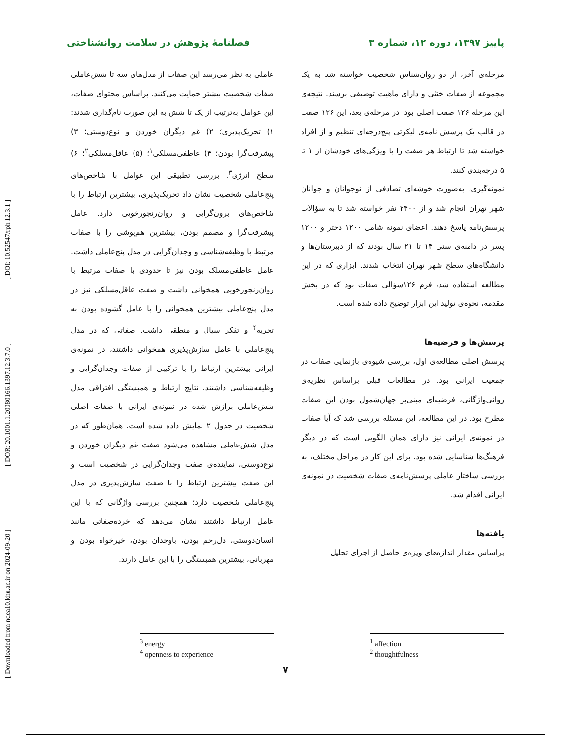پاییز ۱۳۹۷، دوره ۱۲، شماره ۳ فصلنامهٔ پژوهش در سلامت روانشناختی
مرحله‌ی آخر، از دو روان‌شناس شخصیت خواسته شد به یک مجموعه از صفات خنثی و دارای ماهیت توصیفی برسند. نتیجه‌ی این مرحله ۱۲۶ صفت اصلی بود. در مرحله‌ی بعد، این ۱۲۶ صفت در قالب یک پرسش نامه‌ی لیکرتی پنج‌درجه‌ای تنظیم و از افراد خواسته شد تا ارتباط هر صفت را با ویژگی‌های خودشان از ۱ تا ۵ درجه‌بندی کنند.
نمونه‌گیری، به‌صورت خوشه‌ای تصادفی از نوجوانان و جوانان شهر تهران انجام شد و از ۲۴۰۰ نفر خواسته شد تا به سؤالات پرسش‌نامه پاسخ دهند. اعضای نمونه شامل ۱۲۰۰ دختر و ۱۲۰۰ پسر در دامنه‌ی سنی ۱۴ تا ۲۱ سال بودند که از دبیرستان‌ها و دانشگاه‌های سطح شهر تهران انتخاب شدند. ابزاری که در این مطالعه استفاده شد، فرم ۱۲۶سؤالی صفات بود که در بخش مقدمه، نحوه‌ی تولید این ابزار توضیح داده شده است.
پرسش‌ها و فرضیه‌ها
پرسش اصلی مطالعه‌ی اول، بررسی شیوه‌ی بازنمایی صفات در جمعیت ایرانی بود. در مطالعات قبلی براساس نظریه‌ی روانی‌واژگانی، فرضیه‌ای مبنی‌بر جهان‌شمول بودن این صفات مطرح بود. در این مطالعه، این مسئله بررسی شد که آیا صفات در نمونه‌ی ایرانی نیز دارای همان الگویی است که در دیگر فرهنگ‌ها شناسایی شده بود. برای این کار در مراحل مختلف، به بررسی ساختار عاملی پرسش‌نامه‌ی صفات شخصیت در نمونه‌ی ایرانی اقدام شد.
یافته‌ها
براساس مقدار اندازه‌های ویژه‌ی حاصل از اجرای تحلیل
عاملی به نظر می‌رسد این صفات از مدل‌های سه تا شش‌عاملی صفات شخصیت بیشتر حمایت می‌کنند. براساس محتوای صفات، این عوامل به‌ترتیب از یک تا شش به این صورت نام‌گذاری شدند: ۱) تحریک‌پذیری؛ ۲) غم دیگران خوردن و نوع‌دوستی؛ ۳) پیشرفت‌گرا بودن؛ ۴) عاطفی‌مسلکی<sup>۱</sup>؛ (۵) عاقل‌مسلکی<sup>۲</sup>؛ ۶) سطح انرژی<sup>۳</sup>. بررسی تطبیقی این عوامل با شاخص‌های پنج‌عاملی شخصیت نشان داد تحریک‌پذیری، بیشترین ارتباط را با شاخص‌های برون‌گرایی و روان‌رنجورخویی دارد. عامل پیشرفت‌گرا و مصمم بودن، بیشترین هم‌پوشی را با صفات مرتبط با وظیفه‌شناسی و وجدان‌گرایی در مدل پنج‌عاملی داشت. عامل عاطفی‌مسلک بودن نیز تا حدودی با صفات مرتبط با روان‌رنجورخویی همخوانی داشت و صفت عاقل‌مسلکی نیز در مدل پنج‌عاملی بیشترین همخوانی را با عامل گشوده بودن به تجربه<sup>۴</sup> و تفکر سیال و منطقی داشت. صفاتی که در مدل پنج‌عاملی با عامل سازش‌پذیری همخوانی داشتند، در نمونه‌ی ایرانی بیشترین ارتباط را با ترکیبی از صفات وجدان‌گرایی و وظیفه‌شناسی داشتند. نتایج ارتباط و همبستگی افتراقی مدل شش‌عاملی برازش شده در نمونه‌ی ایرانی با صفات اصلی شخصیت در جدول ۲ نمایش داده شده است. همان‌طور که در مدل شش‌عاملی مشاهده می‌شود صفت غم دیگران خوردن و نوع‌دوستی، نماینده‌ی صفت وجدان‌گرایی در شخصیت است و این صفت بیشترین ارتباط را با صفت سازش‌پذیری در مدل پنج‌عاملی شخصیت دارد؛ همچنین بررسی واژگانی که با این عامل ارتباط داشتند نشان می‌دهد که خرده‌صفاتی مانند انسان‌دوستی، دل‌رحم بودن، باوجدان بودن، خیرخواه بودن و مهربانی، بیشترین همبستگی را با این عامل دارند.
<sup>1</sup> affection
<sup>2</sup> thoughtfulness
<sup>3</sup> energy
<sup>4</sup> openness to experience
۷
[ Downloaded from ndea10.khu.ac.ir on 2024-09-20 ] [ DOR: 20.1001.1.20080166.1397.12.3.7.0 ] [ DOI: 10.52547/rph.12.3.1 ]